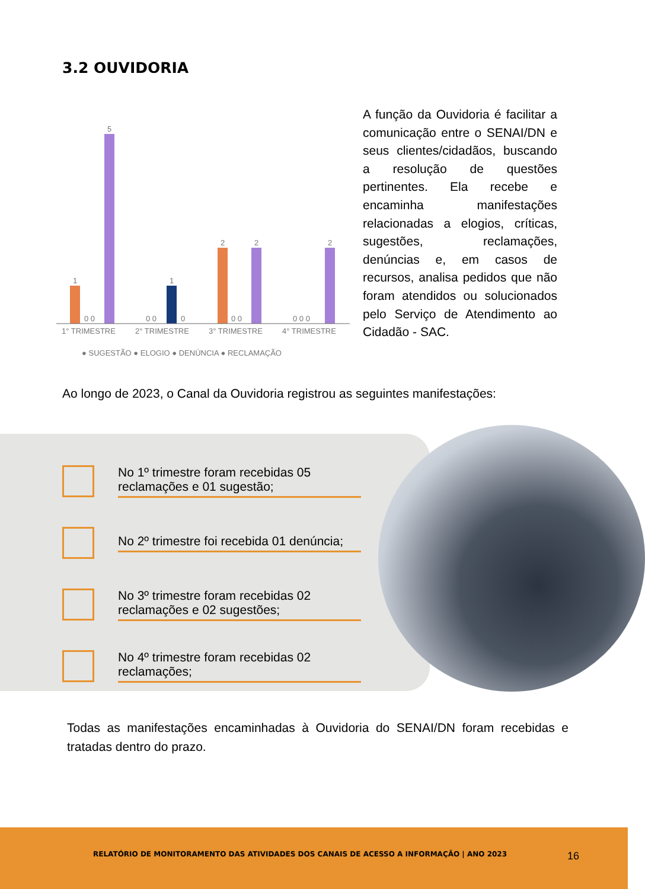3.2 OUVIDORIA
1
0 0
5
0 0
1
0
2
0 0
2
0 0 0
2
1° TRIMESTRE
2° TRIMESTRE
3° TRIMESTRE
4° TRIMESTRE
● SUGESTÃO ● ELOGIO ● DENÚNCIA ● RECLAMAÇÃO
A função da Ouvidoria é facilitar a comunicação entre o SENAI/DN e seus clientes/cidadãos, buscando a resolução de questões pertinentes. Ela recebe e encaminha manifestações relacionadas a elogios, críticas, sugestões, reclamações, denúncias e, em casos de recursos, analisa pedidos que não foram atendidos ou solucionados pelo Serviço de Atendimento ao Cidadão - SAC.
Ao longo de 2023, o Canal da Ouvidoria registrou as seguintes manifestações:
No 1º trimestre foram recebidas 05 reclamações e 01 sugestão;
No 2º trimestre foi recebida 01 denúncia;
No 3º trimestre foram recebidas 02 reclamações e 02 sugestões;
No 4º trimestre foram recebidas 02 reclamações;
Todas as manifestações encaminhadas à Ouvidoria do SENAI/DN foram recebidas e tratadas dentro do prazo.
RELATÓRIO DE MONITORAMENTO DAS ATIVIDADES DOS CANAIS DE ACESSO A INFORMAÇÃO | ANO 2023 16